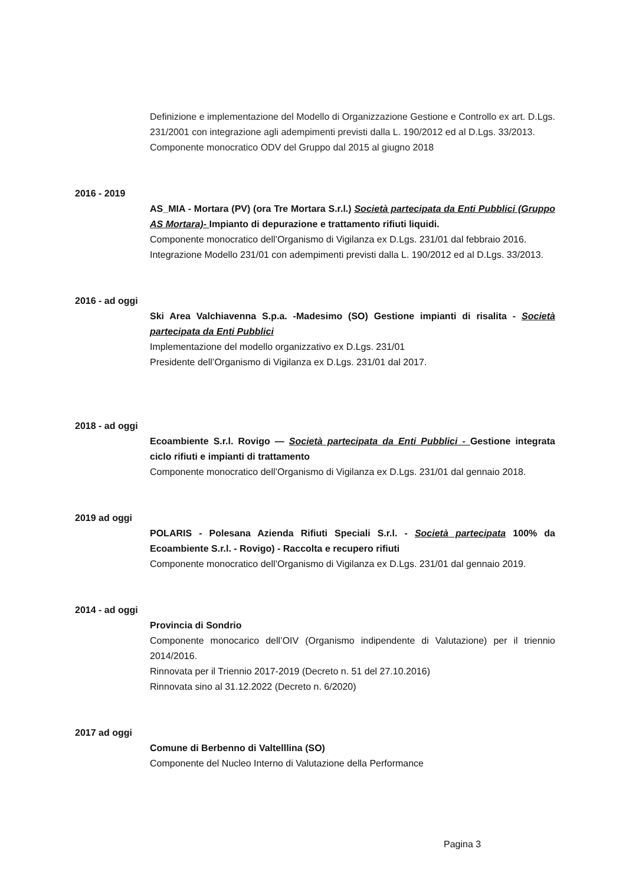Definizione e implementazione del Modello di Organizzazione Gestione e Controllo ex art. D.Lgs. 231/2001 con integrazione agli adempimenti previsti dalla L. 190/2012 ed al D.Lgs. 33/2013.
Componente monocratico ODV del Gruppo dal 2015 al giugno 2018
2016 - 2019
AS_MIA - Mortara (PV) (ora Tre Mortara S.r.l.) Società partecipata da Enti Pubblici (Gruppo AS Mortara)- Impianto di depurazione e trattamento rifiuti liquidi.
Componente monocratico dell’Organismo di Vigilanza ex D.Lgs. 231/01 dal febbraio 2016.
Integrazione Modello 231/01 con adempimenti previsti dalla L. 190/2012 ed al D.Lgs. 33/2013.
2016 - ad oggi
Ski Area Valchiavenna S.p.a. -Madesimo (SO) Gestione impianti di risalita - Società partecipata da Enti Pubblici
Implementazione del modello organizzativo ex D.Lgs. 231/01
Presidente dell’Organismo di Vigilanza ex D.Lgs. 231/01 dal 2017.
2018 - ad oggi
Ecoambiente S.r.l. Rovigo — Società partecipata da Enti Pubblici - Gestione integrata ciclo rifiuti e impianti di trattamento
Componente monocratico dell’Organismo di Vigilanza ex D.Lgs. 231/01 dal gennaio 2018.
2019 ad oggi
POLARIS - Polesana Azienda Rifiuti Speciali S.r.l. - Società partecipata 100% da Ecoambiente S.r.l. - Rovigo) - Raccolta e recupero rifiuti
Componente monocratico dell’Organismo di Vigilanza ex D.Lgs. 231/01 dal gennaio 2019.
2014 - ad oggi
Provincia di Sondrio
Componente monocarico dell’OIV (Organismo indipendente di Valutazione) per il triennio 2014/2016.
Rinnovata per il Triennio 2017-2019 (Decreto n. 51 del 27.10.2016)
Rinnovata sino al 31.12.2022 (Decreto n. 6/2020)
2017 ad oggi
Comune di Berbenno di Valtelllina (SO)
Componente del Nucleo Interno di Valutazione della Performance
Pagina 3